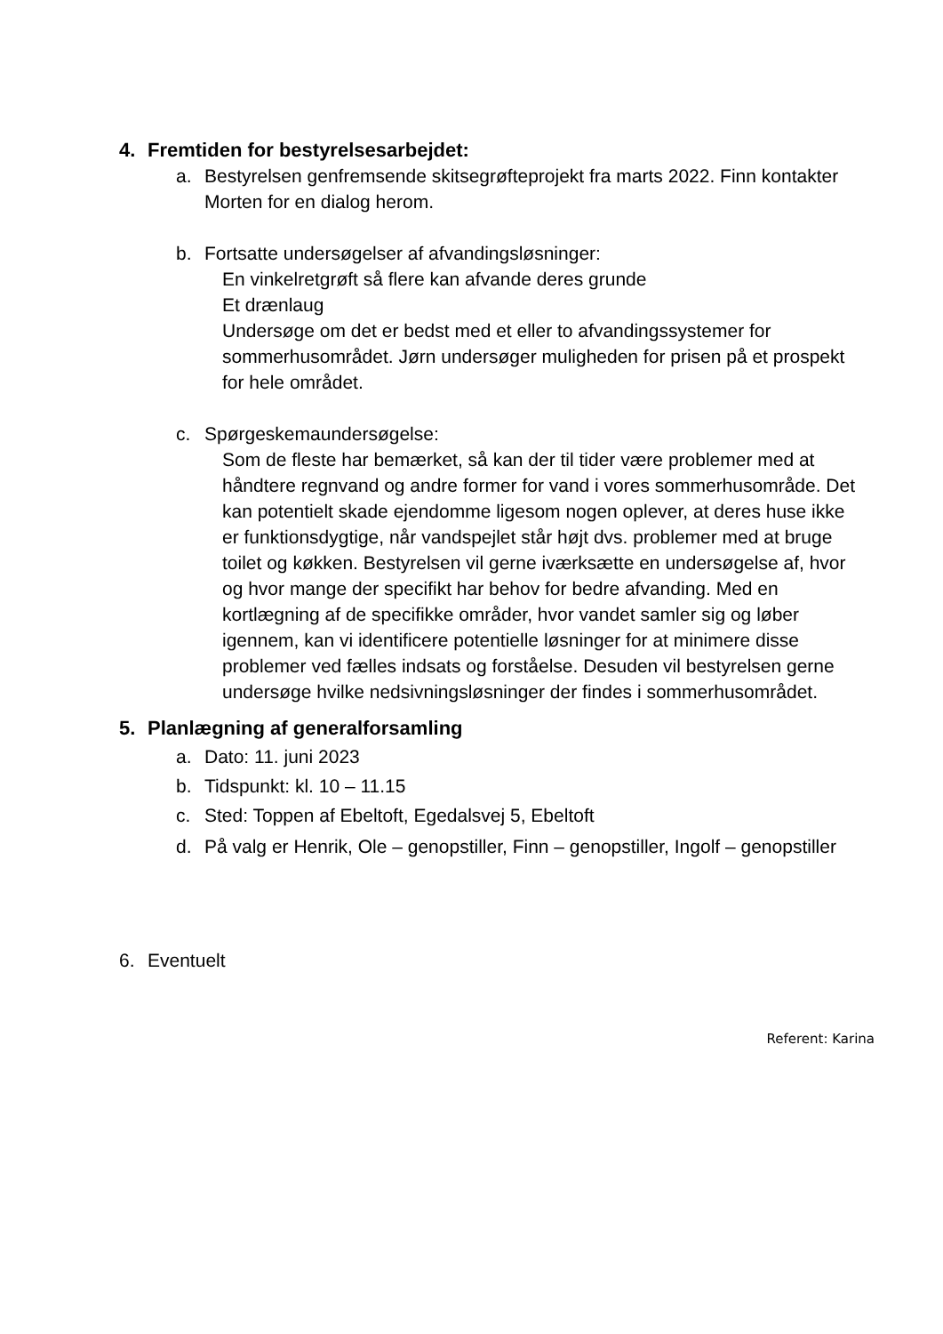4. Fremtiden for bestyrelsesarbejdet:
a. Bestyrelsen genfremsende skitsegrøfteprojekt fra marts 2022. Finn kontakter Morten for en dialog herom.
b. Fortsatte undersøgelser af afvandingsløsninger:
En vinkelretgrøft så flere kan afvande deres grunde
Et drænlaug
Undersøge om det er bedst med et eller to afvandingssystemer for sommerhusområdet. Jørn undersøger muligheden for prisen på et prospekt for hele området.
c. Spørgeskemaundersøgelse:
Som de fleste har bemærket, så kan der til tider være problemer med at håndtere regnvand og andre former for vand i vores sommerhusområde. Det kan potentielt skade ejendomme ligesom nogen oplever, at deres huse ikke er funktionsdygtige, når vandspejlet står højt dvs. problemer med at bruge toilet og køkken. Bestyrelsen vil gerne iværksætte en undersøgelse af, hvor og hvor mange der specifikt har behov for bedre afvanding. Med en kortlægning af de specifikke områder, hvor vandet samler sig og løber igennem, kan vi identificere potentielle løsninger for at minimere disse problemer ved fælles indsats og forståelse. Desuden vil bestyrelsen gerne undersøge hvilke nedsivningsløsninger der findes i sommerhusområdet.
5. Planlægning af generalforsamling
a. Dato: 11. juni 2023
b. Tidspunkt: kl. 10 – 11.15
c. Sted: Toppen af Ebeltoft, Egedalsvej 5, Ebeltoft
d. På valg er Henrik, Ole – genopstiller, Finn – genopstiller, Ingolf – genopstiller
6. Eventuelt
Referent: Karina